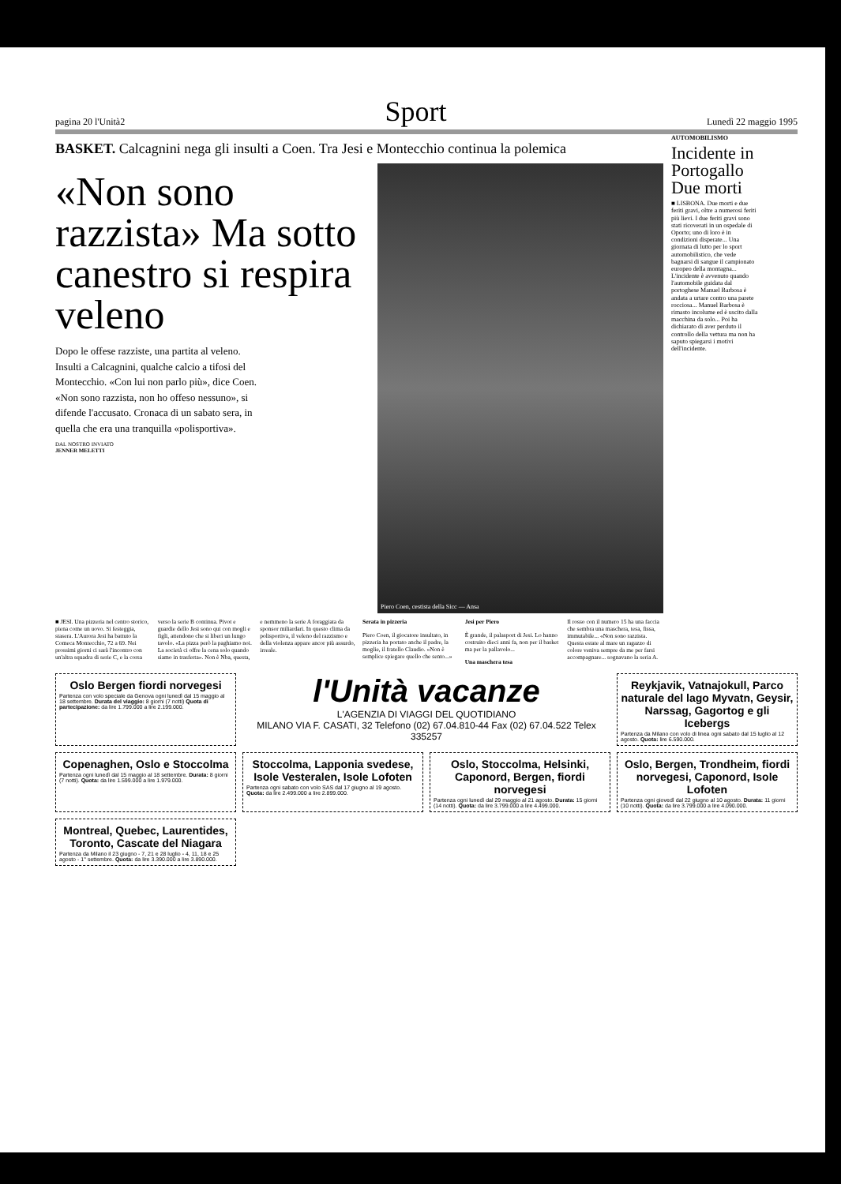pagina 20 l'Unità2 Sport Lunedì 22 maggio 1995
BASKET. Calcagnini nega gli insulti a Coen. Tra Jesi e Montecchio continua la polemica
«Non sono razzista» Ma sotto canestro si respira veleno
Dopo le offese razziste, una partita al veleno. Insulti a Calcagnini, qualche calcio a tifosi del Montecchio. «Con lui non parlo più», dice Coen. «Non sono razzista, non ho offeso nessuno», si difende l'accusato. Cronaca di un sabato sera, in quella che era una tranquilla «polisportiva».
DAL NOSTRO INVIATO
JENNER MELETTI
Piero Coen, cestista della Sicc — Ansa
■ JESI. Una pizzeria nel centro storico, piena come un uovo. Si festeggia, stasera. L'Aurora Jesi ha battuto la Comeca Montecchio, 72 a 69. Nei prossimi giorni ci sarà l'incontro con un'altra squadra di serie C, e la corsa verso la serie B continua. Pivot e guardie dello Jesi sono qui con mogli e figli, attendono che si liberi un lungo tavolo. «La pizza però la paghiamo noi. La società ci offre la cena solo quando siamo in trasferta». Non è Nba, questa, e nemmeno la serie A foraggiata da sponsor miliardari. In questo clima da polisportiva, il veleno del razzismo e della violenza appare ancor più assurdo, irreale.
Serata in pizzeria
Piero Coen, il giocatore insultato, in pizzeria ha portato anche il padre, la moglie, il fratello Claudio. «Non è semplice spiegare quello che sento...»
Jesi per Piero
È grande, il palasport di Jesi. Lo hanno costruito dieci anni fa, non per il basket ma per la pallavolo...
Una maschera tesa
Il rosso con il numero 15 ha una faccia che sembra una maschera, tesa, fissa, immutabile... «Non sono razzista. Questa estate al mare un ragazzo di colore veniva sempre da me per farsi accompagnare... sognavano la seria A.
AUTOMOBILISMO
Incidente in Portogallo Due morti
■ LISBONA. Due morti e due feriti gravi, oltre a numerosi feriti più lievi. I due feriti gravi sono stati ricoverati in un ospedale di Oporto; uno di loro è in condizioni disperate... Una giornata di lutto per lo sport automobilistico, che vede bagnarsi di sangue il campionato europeo della montagna... L'incidente è avvenuto quando l'automobile guidata dal portoghese Manuel Barbosa è andata a urtare contro una parete rocciosa... Manuel Barbosa è rimasto incolume ed è uscito dalla macchina da solo... Poi ha dichiarato di aver perduto il controllo della vettura ma non ha saputo spiegarsi i motivi dell'incidente.
Oslo Bergen fiordi norvegesi
Partenza con volo speciale da Genova ogni lunedì dal 15 maggio al 18 settembre. Durata del viaggio: 8 giorni (7 notti) Quota di partecipazione: da lire 1.799.000 a lire 2.199.000.
l'Unità vacanze
L'AGENZIA DI VIAGGI DEL QUOTIDIANO
MILANO VIA F. CASATI, 32 Telefono (02) 67.04.810-44 Fax (02) 67.04.522 Telex 335257
Reykjavik, Vatnajokull, Parco naturale del lago Myvatn, Geysir, Narssag, Gagortog e gli Icebergs
Partenza da Milano con volo di linea ogni sabato dal 15 luglio al 12 agosto. Quota: lire 6.590.000.
Copenaghen, Oslo e Stoccolma
Partenza ogni lunedì dal 15 maggio al 18 settembre. Durata: 8 giorni (7 notti). Quota: da lire 1.599.000 a lire 1.979.000.
Stoccolma, Lapponia svedese, Isole Vesteralen, Isole Lofoten
Partenza ogni sabato con volo SAS dal 17 giugno al 19 agosto. Quota: da lire 2.499.000 a lire 2.899.000.
Oslo, Stoccolma, Helsinki, Caponord, Bergen, fiordi norvegesi
Partenza ogni lunedì dal 29 maggio al 21 agosto. Durata: 15 giorni (14 notti). Quota: da lire 3.799.000 a lire 4.499.000.
Oslo, Bergen, Trondheim, fiordi norvegesi, Caponord, Isole Lofoten
Partenza ogni giovedì dal 22 giugno al 10 agosto. Durata: 11 giorni (10 notti). Quota: da lire 3.799.000 a lire 4.090.000.
Montreal, Quebec, Laurentides, Toronto, Cascate del Niagara
Partenza da Milano il 23 giugno - 7, 21 e 28 luglio - 4, 11, 18 e 25 agosto - 1° settembre. Quota: da lire 3.390.000 a lire 3.890.000.